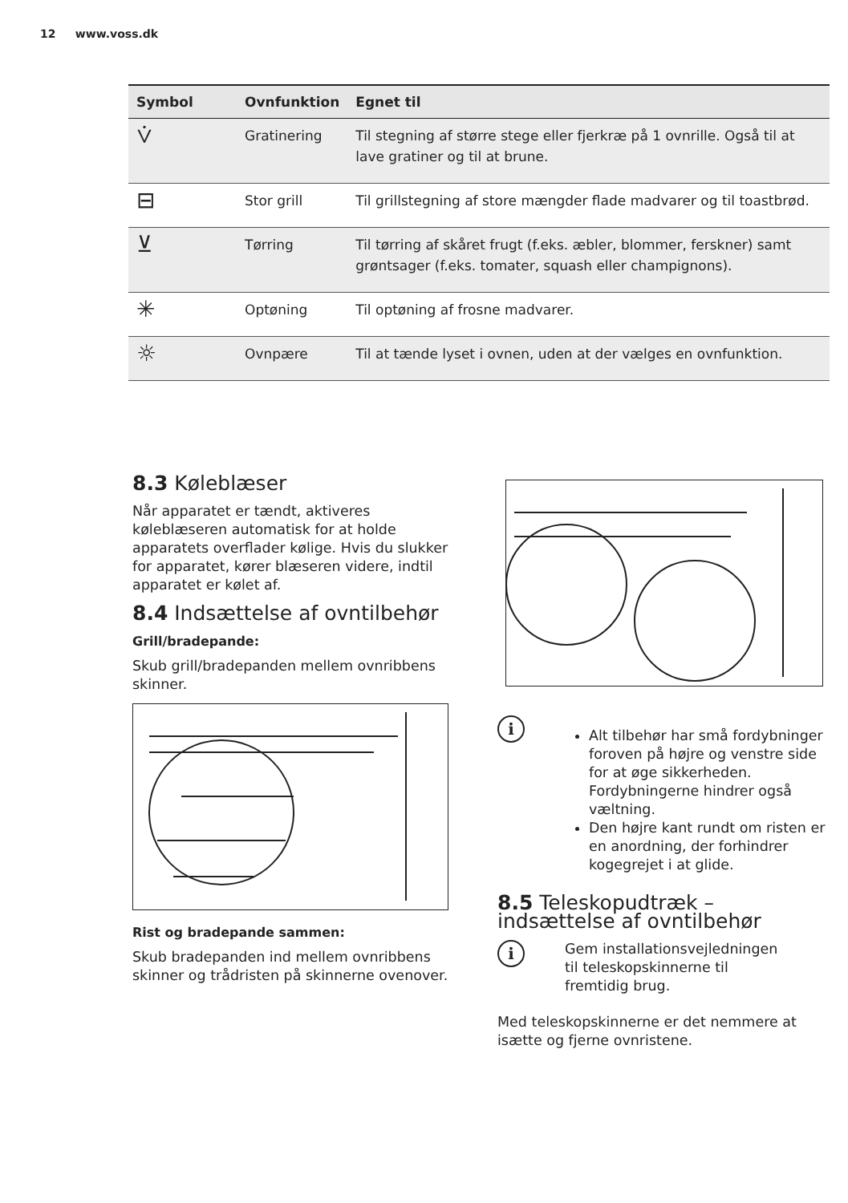12 www.voss.dk
| Symbol | Ovnfunktion | Egnet til |
| --- | --- | --- |
| ⩒ | Gratinering | Til stegning af større stege eller fjerkræ på 1 ovnrille. Også til at lave gratiner og til at brune. |
| ⊟ | Stor grill | Til grillstegning af store mængder flade madvarer og til toastbrød. |
| ⊻ | Tørring | Til tørring af skåret frugt (f.eks. æbler, blommer, ferskner) samt grøntsager (f.eks. tomater, squash eller champignons). |
| ✳ | Optøning | Til optøning af frosne madvarer. |
| ☼ | Ovnpære | Til at tænde lyset i ovnen, uden at der vælges en ovnfunktion. |
8.3 Køleblæser
Når apparatet er tændt, aktiveres køleblæseren automatisk for at holde apparatets overflader kølige. Hvis du slukker for apparatet, kører blæseren videre, indtil apparatet er kølet af.
8.4 Indsættelse af ovntilbehør
Grill/bradepande:
Skub grill/bradepanden mellem ovnribbens skinner.
Rist og bradepande sammen:
Skub bradepanden ind mellem ovnribbens skinner og trådristen på skinnerne ovenover.
i
Alt tilbehør har små fordybninger foroven på højre og venstre side for at øge sikkerheden. Fordybningerne hindrer også væltning.
Den højre kant rundt om risten er en anordning, der forhindrer kogegrejet i at glide.
8.5 Teleskopudtræk – indsættelse af ovntilbehør
i
Gem installationsvejledningen til teleskopskinnerne til fremtidig brug.
Med teleskopskinnerne er det nemmere at isætte og fjerne ovnristene.